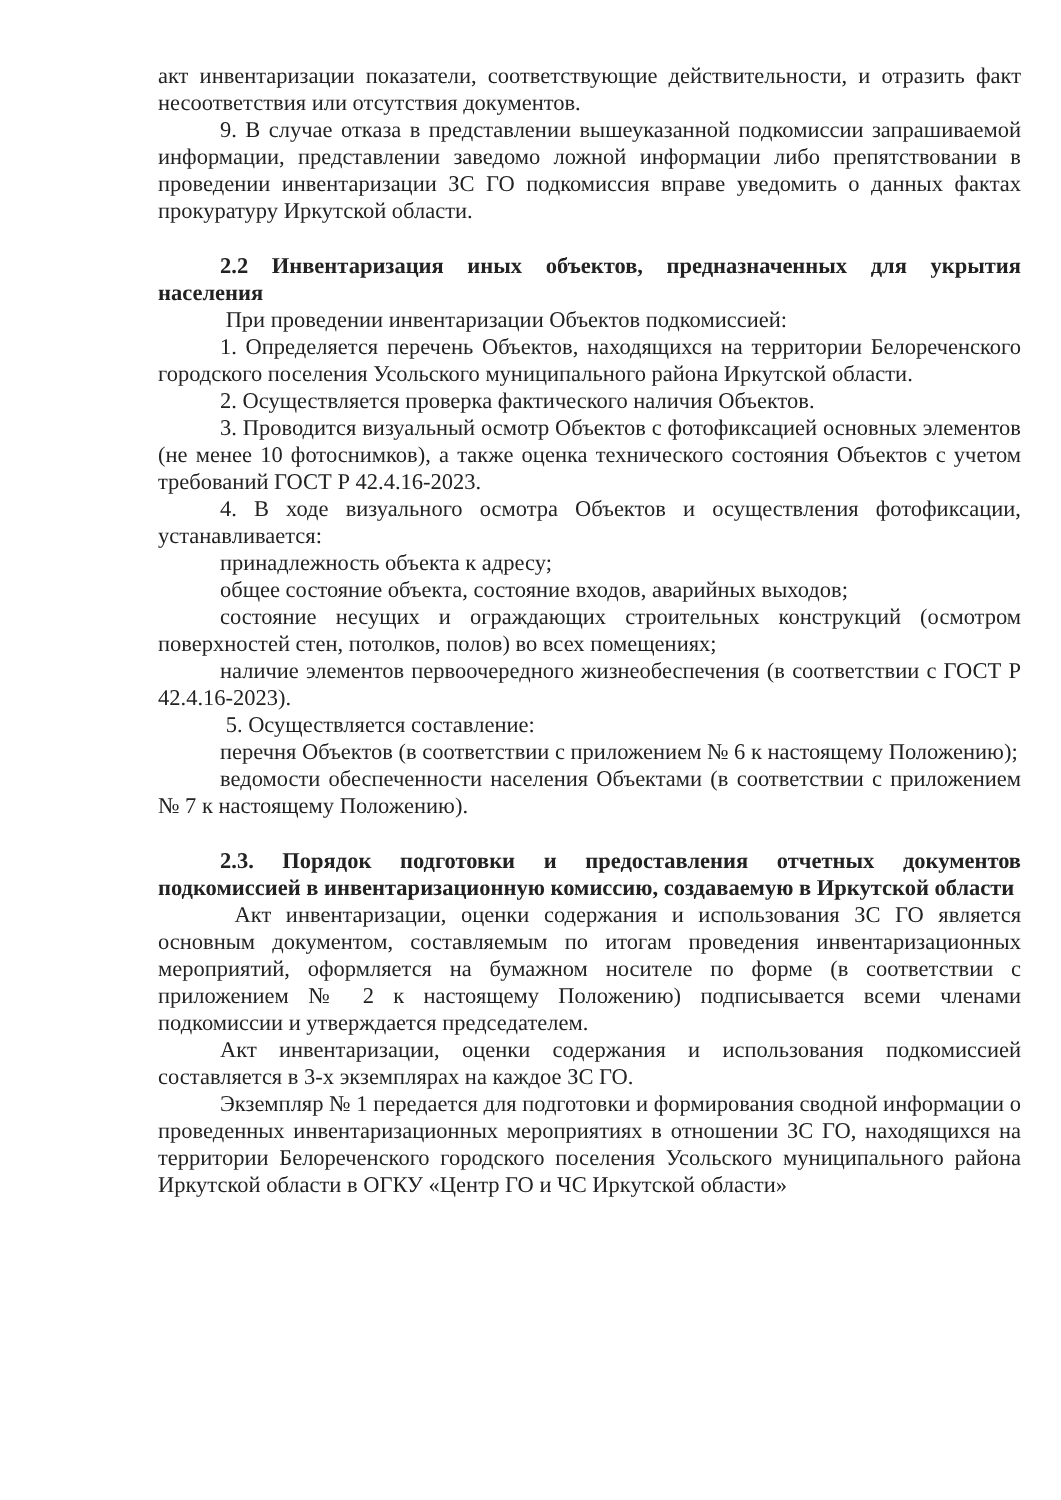акт инвентаризации показатели, соответствующие действительности, и отразить факт несоответствия или отсутствия документов.
9. В случае отказа в представлении вышеуказанной подкомиссии запрашиваемой информации, представлении заведомо ложной информации либо препятствовании в проведении инвентаризации ЗС ГО подкомиссия вправе уведомить о данных фактах прокуратуру Иркутской области.
2.2 Инвентаризация иных объектов, предназначенных для укрытия населения
При проведении инвентаризации Объектов подкомиссией:
1. Определяется перечень Объектов, находящихся на территории Белореченского городского поселения Усольского муниципального района Иркутской области.
2. Осуществляется проверка фактического наличия Объектов.
3. Проводится визуальный осмотр Объектов с фотофиксацией основных элементов (не менее 10 фотоснимков), а также оценка технического состояния Объектов с учетом требований ГОСТ Р 42.4.16-2023.
4. В ходе визуального осмотра Объектов и осуществления фотофиксации, устанавливается:
принадлежность объекта к адресу;
общее состояние объекта, состояние входов, аварийных выходов;
состояние несущих и ограждающих строительных конструкций (осмотром поверхностей стен, потолков, полов) во всех помещениях;
наличие элементов первоочередного жизнеобеспечения (в соответствии с ГОСТ Р 42.4.16-2023).
5. Осуществляется составление:
перечня Объектов (в соответствии с приложением № 6 к настоящему Положению);
ведомости обеспеченности населения Объектами (в соответствии с приложением № 7 к настоящему Положению).
2.3. Порядок подготовки и предоставления отчетных документов подкомиссией в инвентаризационную комиссию, создаваемую в Иркутской области
Акт инвентаризации, оценки содержания и использования ЗС ГО является основным документом, составляемым по итогам проведения инвентаризационных мероприятий, оформляется на бумажном носителе по форме (в соответствии с приложением № 2 к настоящему Положению) подписывается всеми членами подкомиссии и утверждается председателем.
Акт инвентаризации, оценки содержания и использования подкомиссией составляется в 3-х экземплярах на каждое ЗС ГО.
Экземпляр № 1 передается для подготовки и формирования сводной информации о проведенных инвентаризационных мероприятиях в отношении ЗС ГО, находящихся на территории Белореченского городского поселения Усольского муниципального района Иркутской области в ОГКУ «Центр ГО и ЧС Иркутской области»